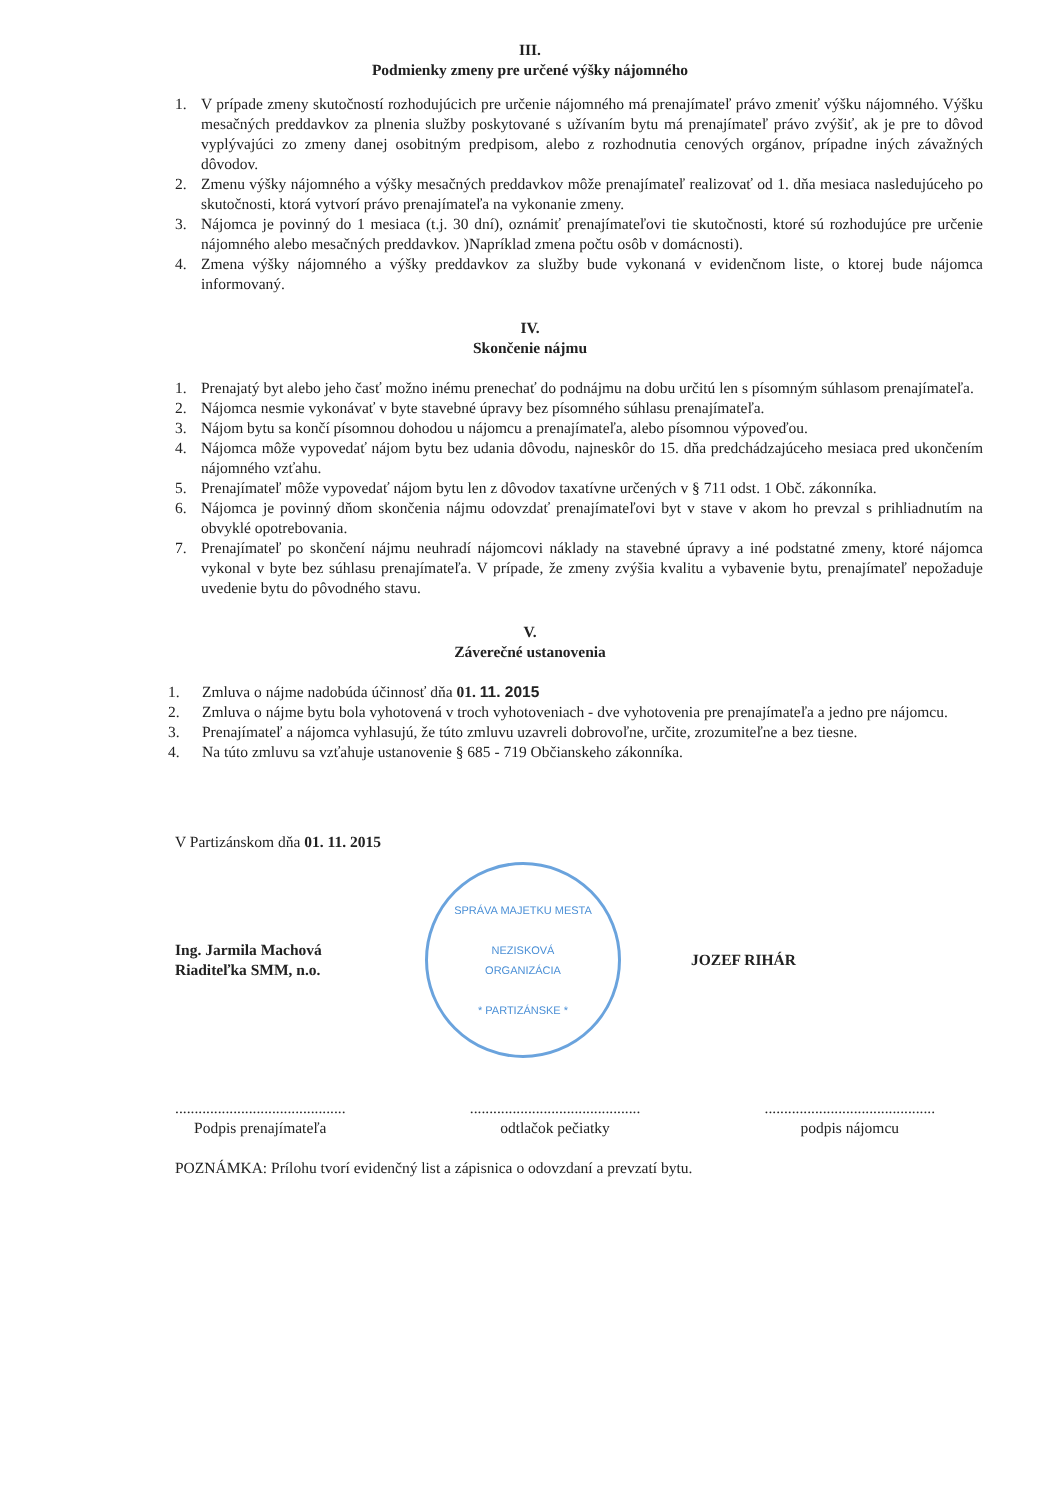III.
Podmienky zmeny pre určené výšky nájomného
1. V prípade zmeny skutočností rozhodujúcich pre určenie nájomného má prenajímateľ právo zmeniť výšku nájomného. Výšku mesačných preddavkov za plnenia služby poskytované s užívaním bytu má prenajímateľ právo zvýšiť, ak je pre to dôvod vyplývajúci zo zmeny danej osobitným predpisom, alebo z rozhodnutia cenových orgánov, prípadne iných závažných dôvodov.
2. Zmenu výšky nájomného a výšky mesačných preddavkov môže prenajímateľ realizovať od 1. dňa mesiaca nasledujúceho po skutočnosti, ktorá vytvorí právo prenajímateľa na vykonanie zmeny.
3. Nájomca je povinný do 1 mesiaca (t.j. 30 dní), oznámiť prenajímateľovi tie skutočnosti, ktoré sú rozhodujúce pre určenie nájomného alebo mesačných preddavkov. )Napríklad zmena počtu osôb v domácnosti).
4. Zmena výšky nájomného a výšky preddavkov za služby bude vykonaná v evidenčnom liste, o ktorej bude nájomca informovaný.
IV.
Skončenie nájmu
1. Prenajatý byt alebo jeho časť možno inému prenechať do podnájmu na dobu určitú len s písomným súhlasom prenajímateľa.
2. Nájomca nesmie vykonávať v byte stavebné úpravy bez písomného súhlasu prenajímateľa.
3. Nájom bytu sa končí písomnou dohodou u nájomcu a prenajímateľa, alebo písomnou výpoveďou.
4. Nájomca môže vypovedať nájom bytu bez udania dôvodu, najneskôr do 15. dňa predchádzajúceho mesiaca pred ukončením nájomného vzťahu.
5. Prenajímateľ môže vypovedať nájom bytu len z dôvodov taxatívne určených v § 711 odst. 1 Obč. zákonníka.
6. Nájomca je povinný dňom skončenia nájmu odovzdať prenajímateľovi byt v stave v akom ho prevzal s prihliadnutím na obvyklé opotrebovania.
7. Prenajímateľ po skončení nájmu neuhradí nájomcovi náklady na stavebné úpravy a iné podstatné zmeny, ktoré nájomca vykonal v byte bez súhlasu prenajímateľa. V prípade, že zmeny zvýšia kvalitu a vybavenie bytu, prenajímateľ nepožaduje uvedenie bytu do pôvodného stavu.
V.
Záverečné ustanovenia
1. Zmluva o nájme nadobúda účinnosť dňa 01. 11. 2015
2. Zmluva o nájme bytu bola vyhotovená v troch vyhotoveniach - dve vyhotovenia pre prenajímateľa a jedno pre nájomcu.
3. Prenajímateľ a nájomca vyhlasujú, že túto zmluvu uzavreli dobrovoľne, určite, zrozumiteľne a bez tiesne.
4. Na túto zmluvu sa vzťahuje ustanovenie § 685 - 719 Občianskeho zákonníka.
V Partizánskom dňa 01. 11. 2015
Ing. Jarmila Machová
Riaditeľka SMM, n.o.
SPRÁVA MAJETKU MESTA
NEZISKOVÁ
ORGANIZÁCIA
* PARTIZÁNSKE *
JOZEF RIHÁR
............................................
Podpis prenajímateľa
............................................
odtlačok pečiatky
............................................
podpis nájomcu
POZNÁMKA: Prílohu tvorí evidenčný list a zápisnica o odovzdaní a prevzatí bytu.